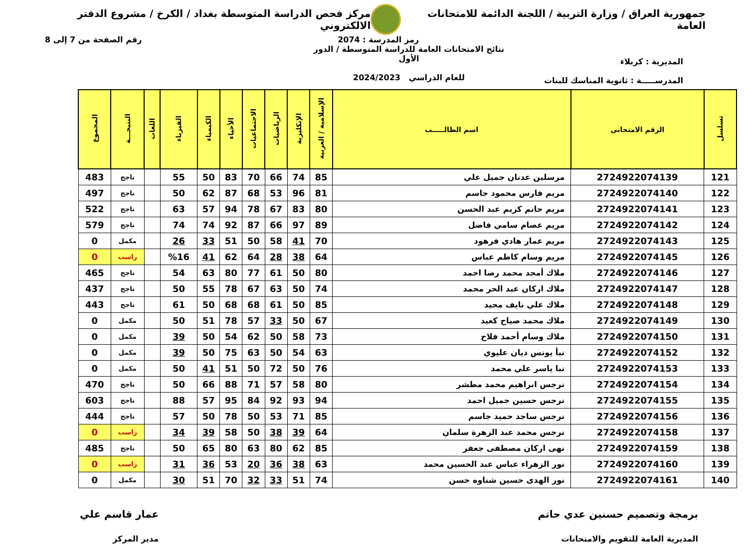جمهورية العراق / وزارة التربية / اللجنة الدائمة للامتحانات العامة
مركز فحص الدراسة المتوسطة بغداد / الكرخ / مشروع الدفتر الالكتروني
رمز المدرسة : 2074 رقم الصفحة من 7 إلى 8
المديرية : كربلاء
المدرســـــة : ثانوية المناسك للبنات
نتائج الامتحانات العامة للدراسة المتوسطة / الدور الأول
للعام الدراسي 2024/2023
| تسلسل | الرقم الامتحاني | اسم الطالـــــب | الإسلامية / العربية | الإنكليزية | الرياضيات | الاجتماعيات | الأحياء | الكيمياء | الفيزياء | اللغات | النتيجـــة | المجموع |
| --- | --- | --- | --- | --- | --- | --- | --- | --- | --- | --- | --- | --- |
| 121 | 2724922074139 | مرسلين عدنان جميل علي | 85 | 74 | 66 | 70 | 83 | 50 | 55 | | ناجح | 483 |
| 122 | 2724922074140 | مريم فارس محمود جاسم | 81 | 96 | 53 | 68 | 87 | 62 | 50 | | ناجح | 497 |
| 123 | 2724922074141 | مريم حاتم كريم عبد الحسن | 80 | 83 | 67 | 78 | 94 | 57 | 63 | | ناجح | 522 |
| 124 | 2724922074142 | مريم عصام سامي فاضل | 89 | 97 | 66 | 87 | 92 | 74 | 74 | | ناجح | 579 |
| 125 | 2724922074143 | مريم عمار هادي فرهود | 70 | 41 | 58 | 50 | 51 | 33 | 26 | | مكمل | 0 |
| 126 | 2724922074145 | مريم وسام كاظم عباس | 64 | 38 | 28 | 64 | 62 | 41 | %16 | | راسب | 0 |
| 127 | 2724922074146 | ملاك أمجد محمد رضا احمد | 80 | 50 | 61 | 77 | 80 | 63 | 54 | | ناجح | 465 |
| 128 | 2724922074147 | ملاك اركان عبد الحر محمد | 74 | 50 | 63 | 67 | 78 | 55 | 50 | | ناجح | 437 |
| 129 | 2724922074148 | ملاك علي نايف مجيد | 85 | 50 | 61 | 68 | 68 | 50 | 61 | | ناجح | 443 |
| 130 | 2724922074149 | ملاك محمد صياح كعيد | 67 | 50 | 33 | 57 | 78 | 51 | 50 | | مكمل | 0 |
| 131 | 2724922074150 | ملاك وسام أحمد فلاح | 73 | 58 | 50 | 62 | 54 | 50 | 39 | | مكمل | 0 |
| 132 | 2724922074152 | نبأ يونس ديان عليوي | 63 | 54 | 50 | 63 | 75 | 50 | 39 | | مكمل | 0 |
| 133 | 2724922074153 | نبا ياسر علي محمد | 76 | 50 | 72 | 50 | 51 | 41 | 50 | | مكمل | 0 |
| 134 | 2724922074154 | نرجس ابراهيم محمد مطشر | 80 | 58 | 57 | 71 | 88 | 66 | 50 | | ناجح | 470 |
| 135 | 2724922074155 | نرجس حسين جميل احمد | 94 | 93 | 92 | 84 | 95 | 57 | 88 | | ناجح | 603 |
| 136 | 2724922074156 | نرجس ساجد حميد جاسم | 85 | 71 | 53 | 50 | 78 | 50 | 57 | | ناجح | 444 |
| 137 | 2724922074158 | نرجس محمد عبد الزهرة سلمان | 64 | 39 | 38 | 50 | 58 | 39 | 34 | | راسب | 0 |
| 138 | 2724922074159 | نهى اركان مصطفى جعفر | 85 | 62 | 80 | 63 | 80 | 65 | 50 | | ناجح | 485 |
| 139 | 2724922074160 | نور الزهراء عباس عبد الحسين محمد | 63 | 38 | 36 | 20 | 53 | 36 | 31 | | راسب | 0 |
| 140 | 2724922074161 | نور الهدى حسين شناوه حسن | 74 | 51 | 33 | 32 | 70 | 51 | 30 | | مكمل | 0 |
برمجة وتصميم حسنين عدي حاتم
المديرية العامة للتقويم والامتحانات
عمار قاسم علي
مدير المركز